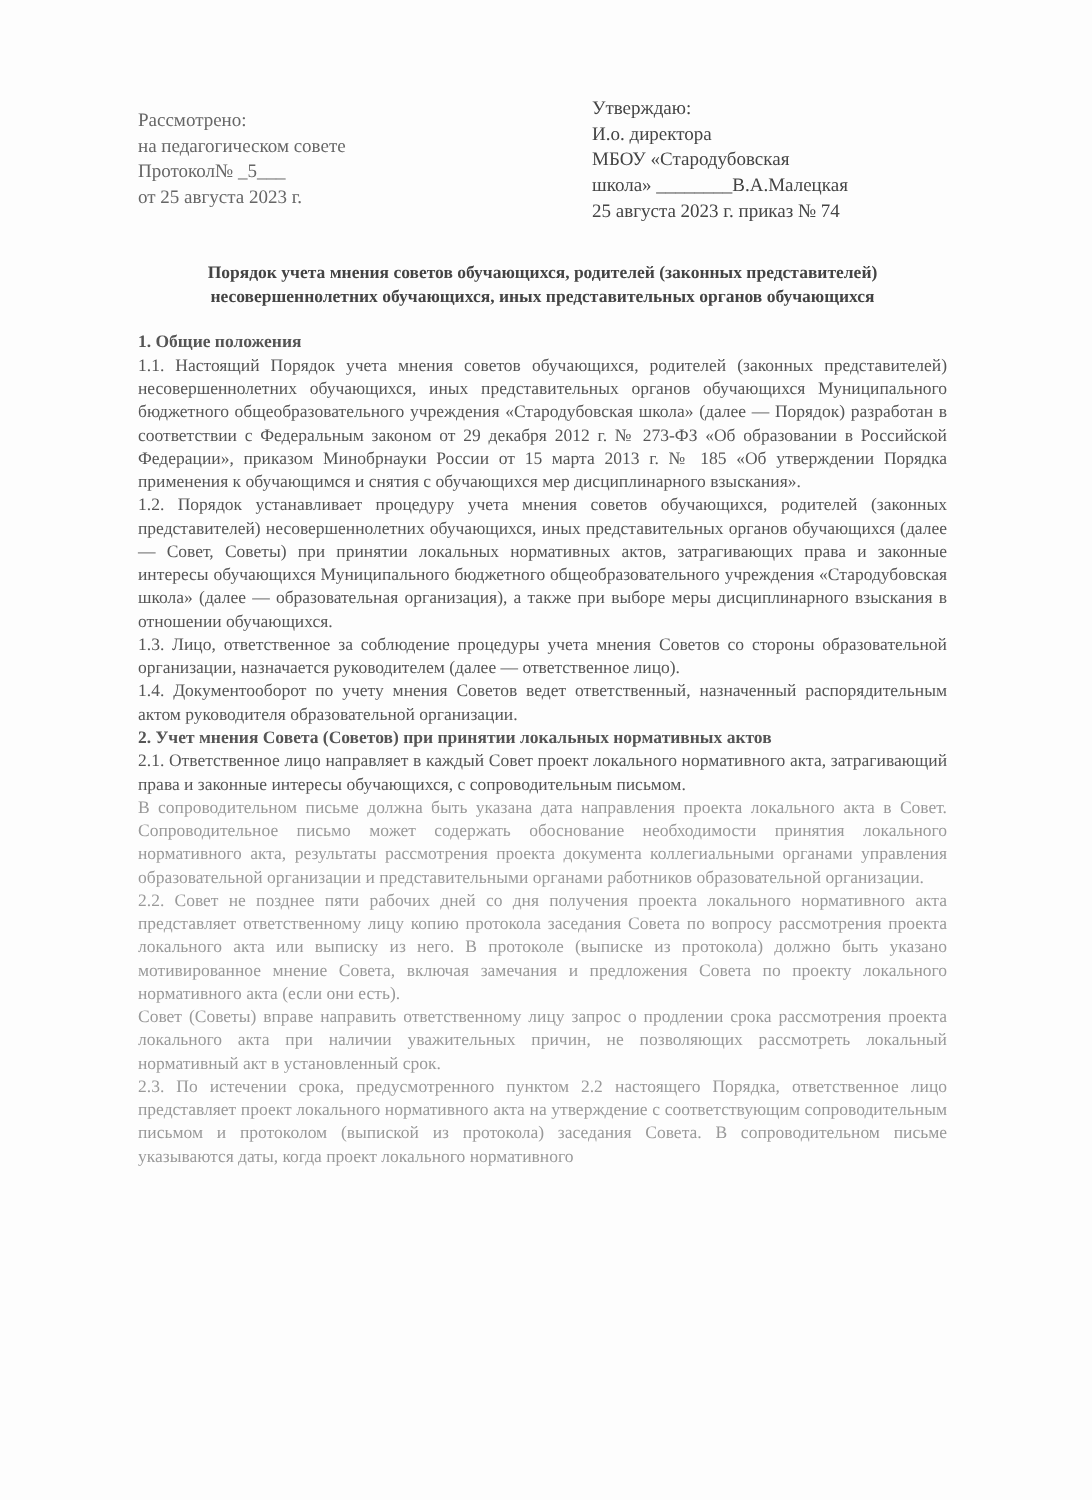Рассмотрено:
на педагогическом совете
Протокол№ _5___
от 25 августа 2023 г.
Утверждаю:
И.о. директора
МБОУ «Стародубовская
школа» ________В.А.Малецкая
25 августа 2023 г. приказ № 74
Порядок учета мнения советов обучающихся, родителей (законных представителей) несовершеннолетних обучающихся, иных представительных органов обучающихся
1. Общие положения
1.1. Настоящий Порядок учета мнения советов обучающихся, родителей (законных представителей) несовершеннолетних обучающихся, иных представительных органов обучающихся Муниципального бюджетного общеобразовательного учреждения «Стародубовская школа» (далее — Порядок) разработан в соответствии с Федеральным законом от 29 декабря 2012 г. № 273-ФЗ «Об образовании в Российской Федерации», приказом Минобрнауки России от 15 марта 2013 г. № 185 «Об утверждении Порядка применения к обучающимся и снятия с обучающихся мер дисциплинарного взыскания».
1.2. Порядок устанавливает процедуру учета мнения советов обучающихся, родителей (законных представителей) несовершеннолетних обучающихся, иных представительных органов обучающихся (далее — Совет, Советы) при принятии локальных нормативных актов, затрагивающих права и законные интересы обучающихся Муниципального бюджетного общеобразовательного учреждения «Стародубовская школа» (далее — образовательная организация), а также при выборе меры дисциплинарного взыскания в отношении обучающихся.
1.3. Лицо, ответственное за соблюдение процедуры учета мнения Советов со стороны образовательной организации, назначается руководителем (далее — ответственное лицо).
1.4. Документооборот по учету мнения Советов ведет ответственный, назначенный распорядительным актом руководителя образовательной организации.
2. Учет мнения Совета (Советов) при принятии локальных нормативных актов
2.1. Ответственное лицо направляет в каждый Совет проект локального нормативного акта, затрагивающий права и законные интересы обучающихся, с сопроводительным письмом.
В сопроводительном письме должна быть указана дата направления проекта локального акта в Совет. Сопроводительное письмо может содержать обоснование необходимости принятия локального нормативного акта, результаты рассмотрения проекта документа коллегиальными органами управления образовательной организации и представительными органами работников образовательной организации.
2.2. Совет не позднее пяти рабочих дней со дня получения проекта локального нормативного акта представляет ответственному лицу копию протокола заседания Совета по вопросу рассмотрения проекта локального акта или выписку из него. В протоколе (выписке из протокола) должно быть указано мотивированное мнение Совета, включая замечания и предложения Совета по проекту локального нормативного акта (если они есть).
Совет (Советы) вправе направить ответственному лицу запрос о продлении срока рассмотрения проекта локального акта при наличии уважительных причин, не позволяющих рассмотреть локальный нормативный акт в установленный срок.
2.3. По истечении срока, предусмотренного пунктом 2.2 настоящего Порядка, ответственное лицо представляет проект локального нормативного акта на утверждение с соответствующим сопроводительным письмом и протоколом (выпиской из протокола) заседания Совета. В сопроводительном письме указываются даты, когда проект локального нормативного